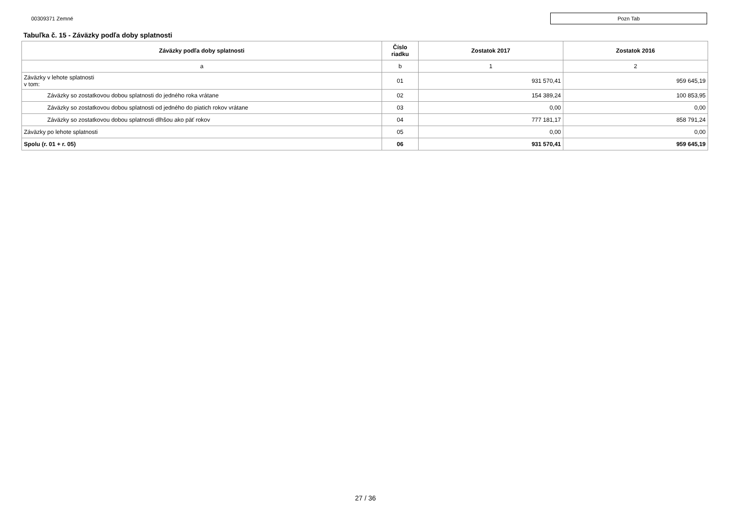00309371 Zemné
Pozn Tab
Tabuľka č. 15 - Záväzky podľa doby splatnosti
| Záväzky podľa doby splatnosti | Číslo riadku | Zostatok 2017 | Zostatok 2016 |
| --- | --- | --- | --- |
| a | b | 1 | 2 |
| Záväzky v lehote splatnosti v tom: | 01 | 931 570,41 | 959 645,19 |
| Záväzky so zostatkovou dobou splatnosti do jedného roka vrátane | 02 | 154 389,24 | 100 853,95 |
| Záväzky so zostatkovou dobou splatnosti od jedného do piatich rokov vrátane | 03 | 0,00 | 0,00 |
| Záväzky so zostatkovou dobou splatnosti dlhšou ako päť rokov | 04 | 777 181,17 | 858 791,24 |
| Záväzky po lehote splatnosti | 05 | 0,00 | 0,00 |
| Spolu (r. 01 + r. 05) | 06 | 931 570,41 | 959 645,19 |
27 / 36